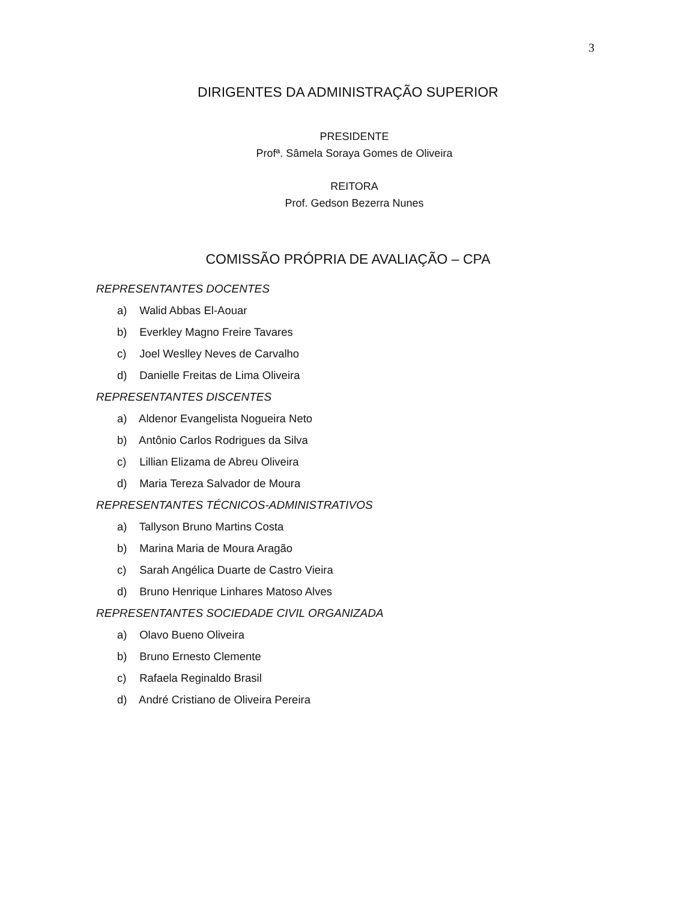3
DIRIGENTES DA ADMINISTRAÇÃO SUPERIOR
PRESIDENTE
Profª. Sâmela Soraya Gomes de Oliveira
REITORA
Prof. Gedson Bezerra Nunes
COMISSÃO PRÓPRIA DE AVALIAÇÃO – CPA
REPRESENTANTES DOCENTES
a) Walid Abbas El-Aouar
b) Everkley Magno Freire Tavares
c) Joel Weslley Neves de Carvalho
d) Danielle Freitas de Lima Oliveira
REPRESENTANTES DISCENTES
a) Aldenor Evangelista Nogueira Neto
b) Antônio Carlos Rodrigues da Silva
c) Lillian Elizama de Abreu Oliveira
d) Maria Tereza Salvador de Moura
REPRESENTANTES TÉCNICOS-ADMINISTRATIVOS
a) Tallyson Bruno Martins Costa
b) Marina Maria de Moura Aragão
c) Sarah Angélica Duarte de Castro Vieira
d) Bruno Henrique Linhares Matoso Alves
REPRESENTANTES SOCIEDADE CIVIL ORGANIZADA
a) Olavo Bueno Oliveira
b) Bruno Ernesto Clemente
c) Rafaela Reginaldo Brasil
d) André Cristiano de Oliveira Pereira